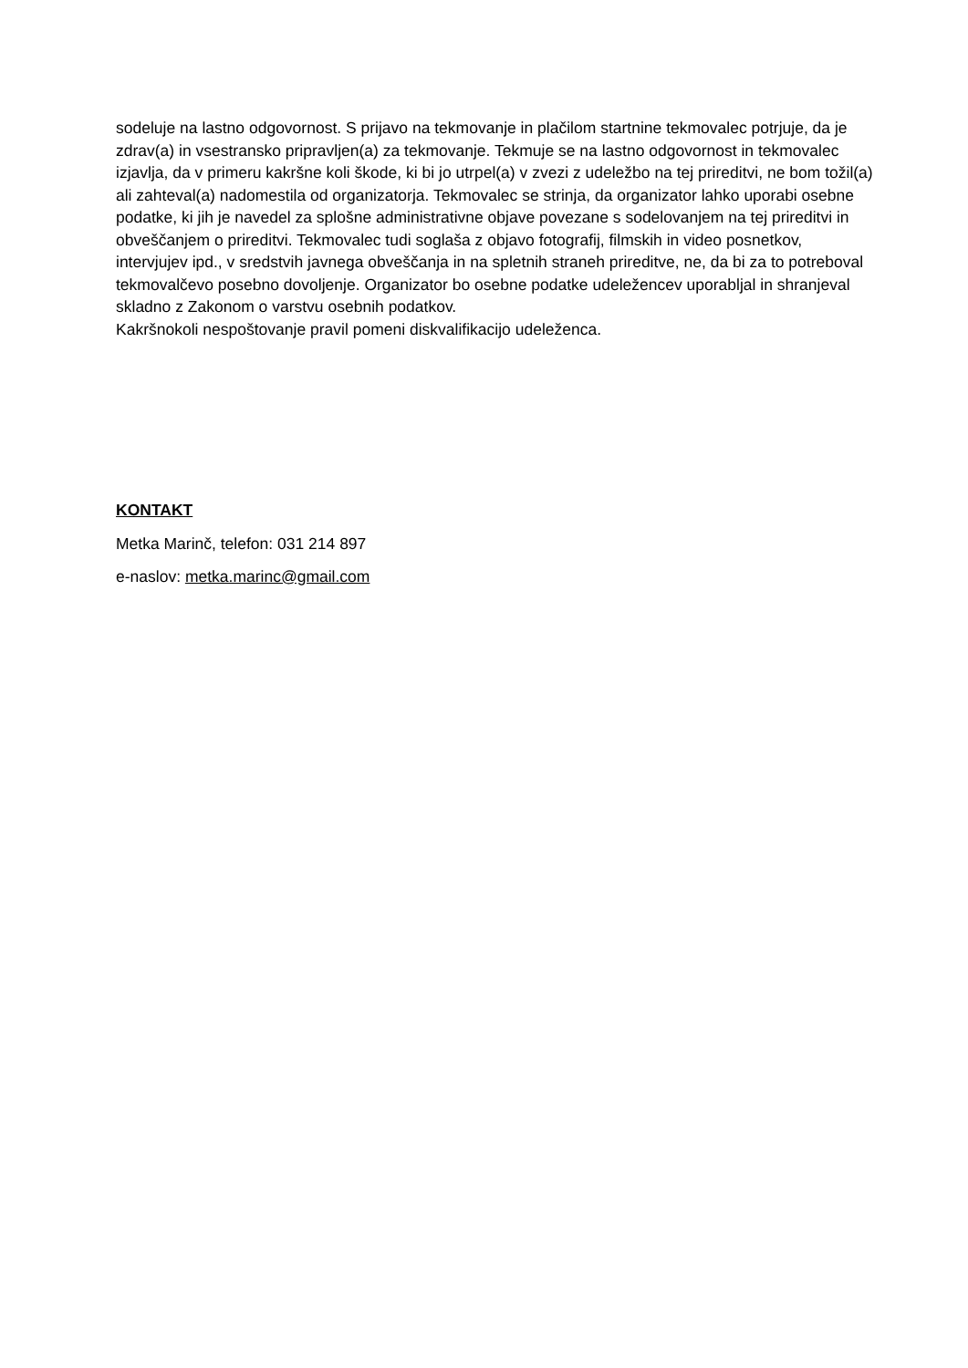sodeluje na lastno odgovornost. S prijavo na tekmovanje in plačilom startnine tekmovalec potrjuje, da je zdrav(a) in vsestransko pripravljen(a) za tekmovanje. Tekmuje se na lastno odgovornost in tekmovalec izjavlja, da v primeru kakršne koli škode, ki bi jo utrpel(a) v zvezi z udeležbo na tej prireditvi, ne bom tožil(a) ali zahteval(a) nadomestila od organizatorja. Tekmovalec se strinja, da organizator lahko uporabi osebne podatke, ki jih je navedel za splošne administrativne objave povezane s sodelovanjem na tej prireditvi in obveščanjem o prireditvi. Tekmovalec tudi soglaša z objavo fotografij, filmskih in video posnetkov, intervjujev ipd., v sredstvih javnega obveščanja in na spletnih straneh prireditve, ne, da bi za to potreboval tekmovalčevo posebno dovoljenje. Organizator bo osebne podatke udeležencev uporabljal in shranjeval skladno z Zakonom o varstvu osebnih podatkov.
Kakršnokoli nespoštovanje pravil pomeni diskvalifikacijo udeleženca.
KONTAKT
Metka Marinč, telefon: 031 214 897
e-naslov: metka.marinc@gmail.com